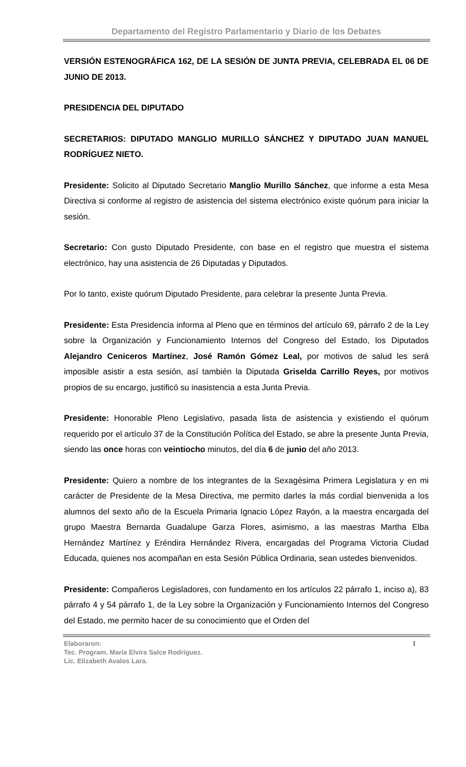Departamento del Registro Parlamentario y Diario de los Debates
VERSIÓN ESTENOGRÁFICA 162, DE LA SESIÓN DE JUNTA PREVIA, CELEBRADA EL 06 DE JUNIO DE 2013.
PRESIDENCIA DEL DIPUTADO
SECRETARIOS: DIPUTADO MANGLIO MURILLO SÁNCHEZ Y DIPUTADO JUAN MANUEL RODRÍGUEZ NIETO.
Presidente: Solicito al Diputado Secretario Manglio Murillo Sánchez, que informe a esta Mesa Directiva si conforme al registro de asistencia del sistema electrónico existe quórum para iniciar la sesión.
Secretario: Con gusto Diputado Presidente, con base en el registro que muestra el sistema electrónico, hay una asistencia de 26 Diputadas y Diputados.
Por lo tanto, existe quórum Diputado Presidente, para celebrar la presente Junta Previa.
Presidente: Esta Presidencia informa al Pleno que en términos del artículo 69, párrafo 2 de la Ley sobre la Organización y Funcionamiento Internos del Congreso del Estado, los Diputados Alejandro Ceniceros Martínez, José Ramón Gómez Leal, por motivos de salud les será imposible asistir a esta sesión, así también la Diputada Griselda Carrillo Reyes, por motivos propios de su encargo, justificó su inasistencia a esta Junta Previa.
Presidente: Honorable Pleno Legislativo, pasada lista de asistencia y existiendo el quórum requerido por el artículo 37 de la Constitución Política del Estado, se abre la presente Junta Previa, siendo las once horas con veintiocho minutos, del día 6 de junio del año 2013.
Presidente: Quiero a nombre de los integrantes de la Sexagésima Primera Legislatura y en mi carácter de Presidente de la Mesa Directiva, me permito darles la más cordial bienvenida a los alumnos del sexto año de la Escuela Primaria Ignacio López Rayón, a la maestra encargada del grupo Maestra Bernarda Guadalupe Garza Flores, asimismo, a las maestras Martha Elba Hernández Martínez y Eréndira Hernández Rivera, encargadas del Programa Victoria Ciudad Educada, quienes nos acompañan en esta Sesión Pública Ordinaria, sean ustedes bienvenidos.
Presidente: Compañeros Legisladores, con fundamento en los artículos 22 párrafo 1, inciso a), 83 párrafo 4 y 54 párrafo 1, de la Ley sobre la Organización y Funcionamiento Internos del Congreso del Estado, me permito hacer de su conocimiento que el Orden del
Elaboraron:
Tec. Program. María Elvira Salce Rodríguez.
Lic. Elizabeth Avalos Lara.
1